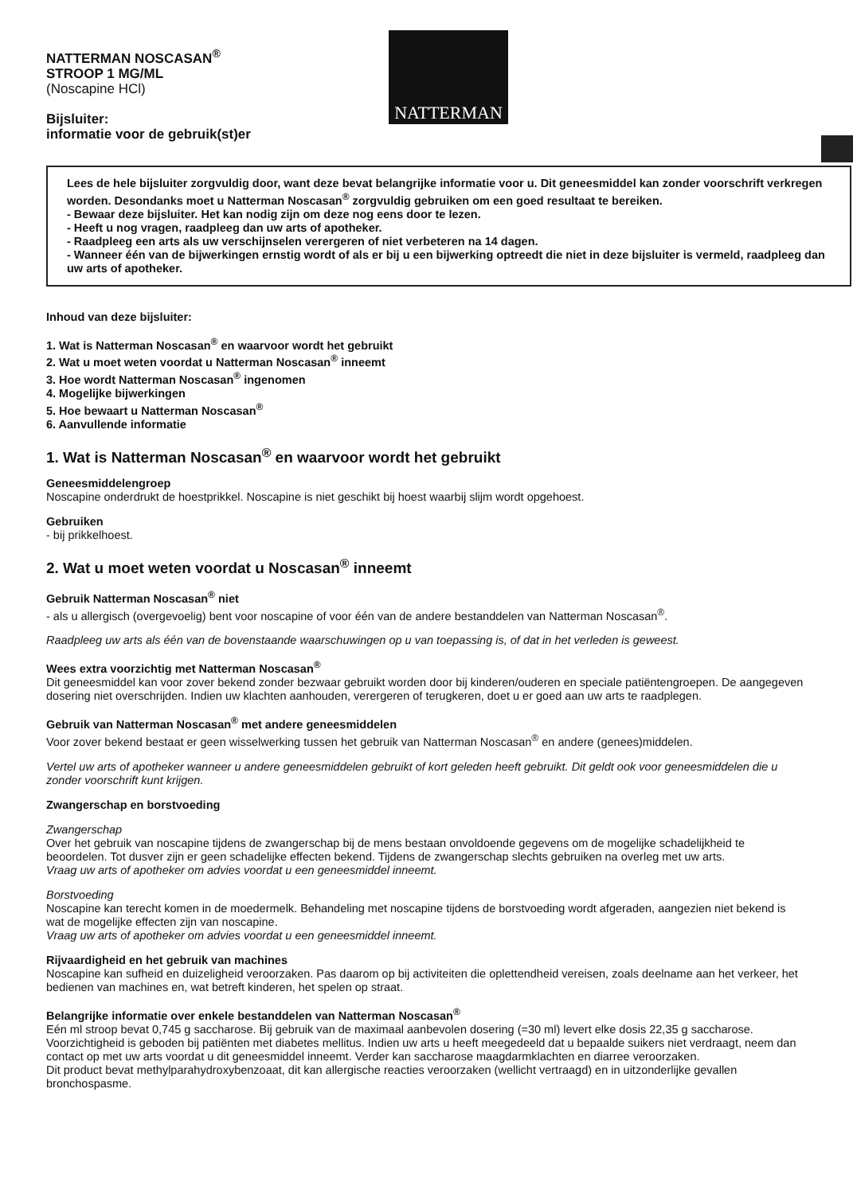NATTERMAN NOSCASAN<sup>®</sup>
STROOP 1 MG/ML
(Noscapine HCl)
Bijsluiter:
informatie voor de gebruik(st)er
NATTERMAN
Lees de hele bijsluiter zorgvuldig door, want deze bevat belangrijke informatie voor u. Dit geneesmiddel kan zonder voorschrift verkregen worden. Desondanks moet u Natterman Noscasan<sup>®</sup> zorgvuldig gebruiken om een goed resultaat te bereiken.
- Bewaar deze bijsluiter. Het kan nodig zijn om deze nog eens door te lezen.
- Heeft u nog vragen, raadpleeg dan uw arts of apotheker.
- Raadpleeg een arts als uw verschijnselen verergeren of niet verbeteren na 14 dagen.
- Wanneer één van de bijwerkingen ernstig wordt of als er bij u een bijwerking optreedt die niet in deze bijsluiter is vermeld, raadpleeg dan uw arts of apotheker.
Inhoud van deze bijsluiter:
1. Wat is Natterman Noscasan<sup>®</sup> en waarvoor wordt het gebruikt
2. Wat u moet weten voordat u Natterman Noscasan<sup>®</sup> inneemt
3. Hoe wordt Natterman Noscasan<sup>®</sup> ingenomen
4. Mogelijke bijwerkingen
5. Hoe bewaart u Natterman Noscasan<sup>®</sup>
6. Aanvullende informatie
1. Wat is Natterman Noscasan<sup>®</sup> en waarvoor wordt het gebruikt
Geneesmiddelengroep
Noscapine onderdrukt de hoestprikkel. Noscapine is niet geschikt bij hoest waarbij slijm wordt opgehoest.
Gebruiken
- bij prikkelhoest.
2. Wat u moet weten voordat u Noscasan<sup>®</sup> inneemt
Gebruik Natterman Noscasan<sup>®</sup> niet
- als u allergisch (overgevoelig) bent voor noscapine of voor één van de andere bestanddelen van Natterman Noscasan<sup>®</sup>.
Raadpleeg uw arts als één van de bovenstaande waarschuwingen op u van toepassing is, of dat in het verleden is geweest.
Wees extra voorzichtig met Natterman Noscasan<sup>®</sup>
Dit geneesmiddel kan voor zover bekend zonder bezwaar gebruikt worden door bij kinderen/ouderen en speciale patiëntengroepen. De aangegeven dosering niet overschrijden. Indien uw klachten aanhouden, verergeren of terugkeren, doet u er goed aan uw arts te raadplegen.
Gebruik van Natterman Noscasan<sup>®</sup> met andere geneesmiddelen
Voor zover bekend bestaat er geen wisselwerking tussen het gebruik van Natterman Noscasan<sup>®</sup> en andere (genees)middelen.
Vertel uw arts of apotheker wanneer u andere geneesmiddelen gebruikt of kort geleden heeft gebruikt. Dit geldt ook voor geneesmiddelen die u zonder voorschrift kunt krijgen.
Zwangerschap en borstvoeding
Zwangerschap
Over het gebruik van noscapine tijdens de zwangerschap bij de mens bestaan onvoldoende gegevens om de mogelijke schadelijkheid te beoordelen. Tot dusver zijn er geen schadelijke effecten bekend. Tijdens de zwangerschap slechts gebruiken na overleg met uw arts.
Vraag uw arts of apotheker om advies voordat u een geneesmiddel inneemt.
Borstvoeding
Noscapine kan terecht komen in de moedermelk. Behandeling met noscapine tijdens de borstvoeding wordt afgeraden, aangezien niet bekend is wat de mogelijke effecten zijn van noscapine.
Vraag uw arts of apotheker om advies voordat u een geneesmiddel inneemt.
Rijvaardigheid en het gebruik van machines
Noscapine kan sufheid en duizeligheid veroorzaken. Pas daarom op bij activiteiten die oplettendheid vereisen, zoals deelname aan het verkeer, het bedienen van machines en, wat betreft kinderen, het spelen op straat.
Belangrijke informatie over enkele bestanddelen van Natterman Noscasan<sup>®</sup>
Eén ml stroop bevat 0,745 g saccharose. Bij gebruik van de maximaal aanbevolen dosering (=30 ml) levert elke dosis 22,35 g saccharose. Voorzichtigheid is geboden bij patiënten met diabetes mellitus. Indien uw arts u heeft meegedeeld dat u bepaalde suikers niet verdraagt, neem dan contact op met uw arts voordat u dit geneesmiddel inneemt. Verder kan saccharose maagdarmklachten en diarree veroorzaken.
Dit product bevat methylparahydroxybenzoaat, dit kan allergische reacties veroorzaken (wellicht vertraagd) en in uitzonderlijke gevallen bronchospasme.